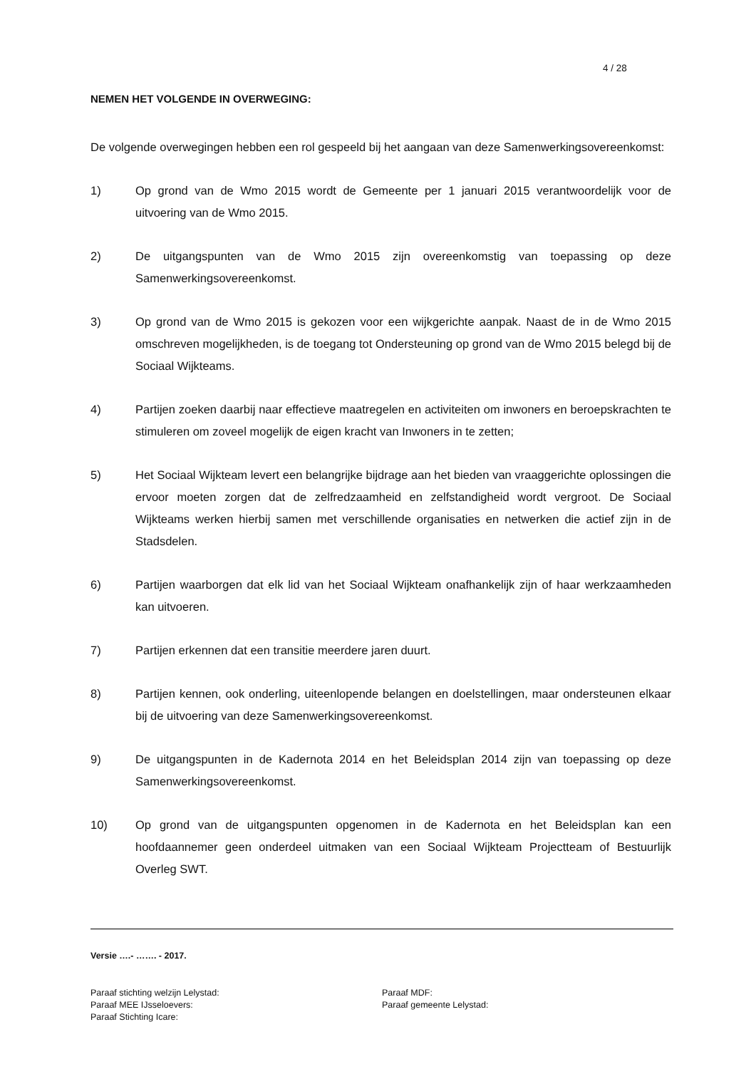4 / 28
NEMEN HET VOLGENDE IN OVERWEGING:
De volgende overwegingen hebben een rol gespeeld bij het aangaan van deze Samenwerkingsovereenkomst:
1) Op grond van de Wmo 2015 wordt de Gemeente per 1 januari 2015 verantwoordelijk voor de uitvoering van de Wmo 2015.
2) De uitgangspunten van de Wmo 2015 zijn overeenkomstig van toepassing op deze Samenwerkingsovereenkomst.
3) Op grond van de Wmo 2015 is gekozen voor een wijkgerichte aanpak. Naast de in de Wmo 2015 omschreven mogelijkheden, is de toegang tot Ondersteuning op grond van de Wmo 2015 belegd bij de Sociaal Wijkteams.
4) Partijen zoeken daarbij naar effectieve maatregelen en activiteiten om inwoners en beroepskrachten te stimuleren om zoveel mogelijk de eigen kracht van Inwoners in te zetten;
5) Het Sociaal Wijkteam levert een belangrijke bijdrage aan het bieden van vraaggerichte oplossingen die ervoor moeten zorgen dat de zelfredzaamheid en zelfstandigheid wordt vergroot. De Sociaal Wijkteams werken hierbij samen met verschillende organisaties en netwerken die actief zijn in de Stadsdelen.
6) Partijen waarborgen dat elk lid van het Sociaal Wijkteam onafhankelijk zijn of haar werkzaamheden kan uitvoeren.
7) Partijen erkennen dat een transitie meerdere jaren duurt.
8) Partijen kennen, ook onderling, uiteenlopende belangen en doelstellingen, maar ondersteunen elkaar bij de uitvoering van deze Samenwerkingsovereenkomst.
9) De uitgangspunten in de Kadernota 2014 en het Beleidsplan 2014 zijn van toepassing op deze Samenwerkingsovereenkomst.
10) Op grond van de uitgangspunten opgenomen in de Kadernota en het Beleidsplan kan een hoofdaannemer geen onderdeel uitmaken van een Sociaal Wijkteam Projectteam of Bestuurlijk Overleg SWT.
Versie ….- ……. - 2017.
Paraaf stichting welzijn Lelystad:
Paraaf MEE IJsseloevers:
Paraaf Stichting Icare:
Paraaf MDF:
Paraaf gemeente Lelystad: